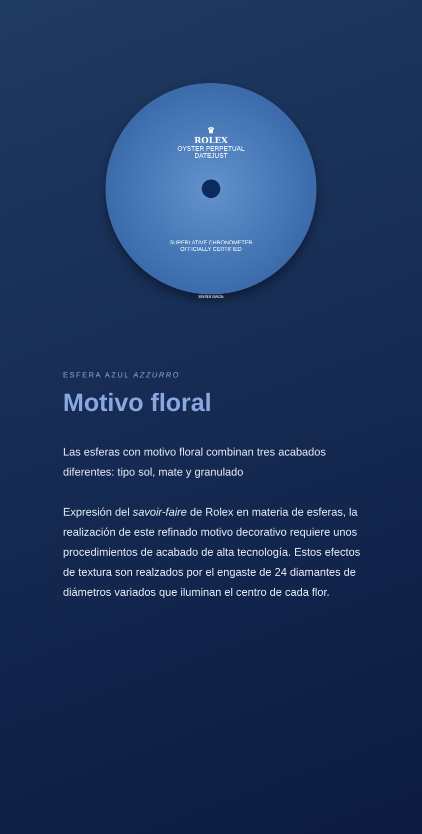♛
ROLEX
OYSTER PERPETUAL
DATEJUST
SUPERLATIVE CHRONOMETER
OFFICIALLY CERTIFIED
SWISS MADE
ESFERA AZUL AZZURRO
Motivo floral
Las esferas con motivo floral combinan tres acabados diferentes: tipo sol, mate y granulado
Expresión del savoir-faire de Rolex en materia de esferas, la realización de este refinado motivo decorativo requiere unos procedimientos de acabado de alta tecnología. Estos efectos de textura son realzados por el engaste de 24 diamantes de diámetros variados que iluminan el centro de cada flor.